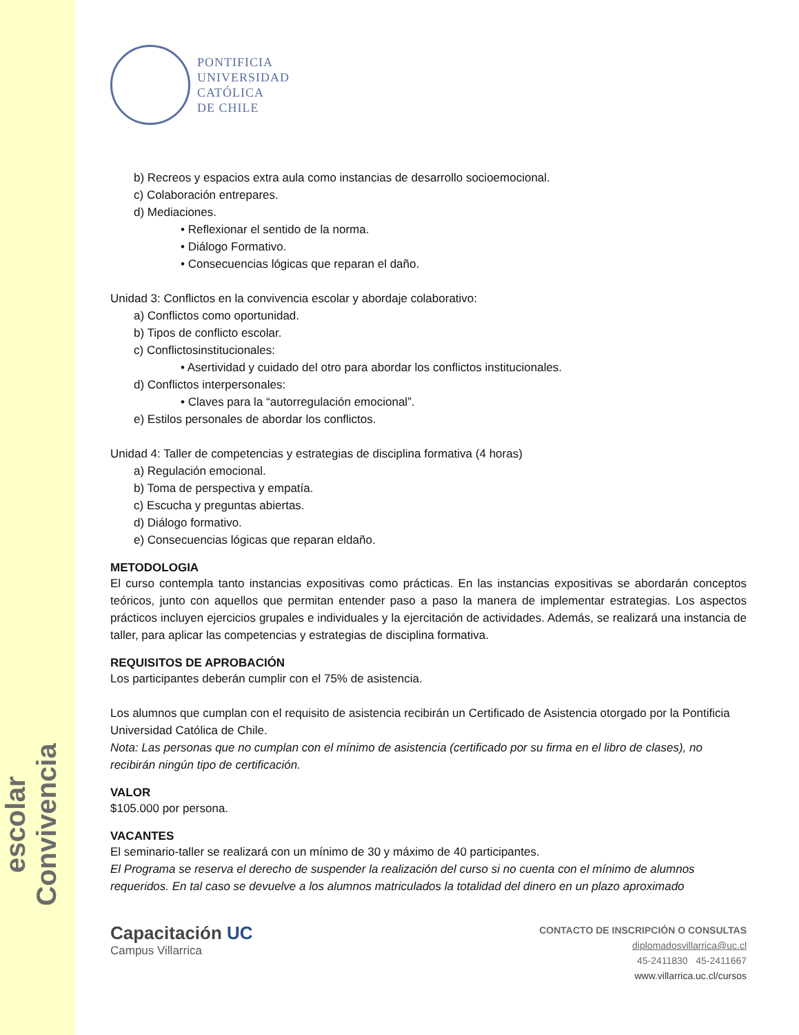Convivencia
escolar
PONTIFICIA
UNIVERSIDAD
CATÓLICA
DE CHILE
b) Recreos y espacios extra aula como instancias de desarrollo socioemocional.
c) Colaboración entrepares.
d) Mediaciones.
• Reflexionar el sentido de la norma.
• Diálogo Formativo.
• Consecuencias lógicas que reparan el daño.
Unidad 3: Conflictos en la convivencia escolar y abordaje colaborativo:
a) Conflictos como oportunidad.
b) Tipos de conflicto escolar.
c) Conflictosinstitucionales:
• Asertividad y cuidado del otro para abordar los conflictos institucionales.
d) Conflictos interpersonales:
• Claves para la “autorregulación emocional”.
e) Estilos personales de abordar los conflictos.
Unidad 4: Taller de competencias y estrategias de disciplina formativa (4 horas)
a) Regulación emocional.
b) Toma de perspectiva y empatía.
c) Escucha y preguntas abiertas.
d) Diálogo formativo.
e) Consecuencias lógicas que reparan eldaño.
METODOLOGIA
El curso contempla tanto instancias expositivas como prácticas. En las instancias expositivas se abordarán conceptos teóricos, junto con aquellos que permitan entender paso a paso la manera de implementar estrategias. Los aspectos prácticos incluyen ejercicios grupales e individuales y la ejercitación de actividades. Además, se realizará una instancia de taller, para aplicar las competencias y estrategias de disciplina formativa.
REQUISITOS DE APROBACIÓN
Los participantes deberán cumplir con el 75% de asistencia.
Los alumnos que cumplan con el requisito de asistencia recibirán un Certificado de Asistencia otorgado por la Pontificia Universidad Católica de Chile.
Nota: Las personas que no cumplan con el mínimo de asistencia (certificado por su firma en el libro de clases), no recibirán ningún tipo de certificación.
VALOR
$105.000 por persona.
VACANTES
El seminario-taller se realizará con un mínimo de 30 y máximo de 40 participantes.
El Programa se reserva el derecho de suspender la realización del curso si no cuenta con el mínimo de alumnos requeridos. En tal caso se devuelve a los alumnos matriculados la totalidad del dinero en un plazo aproximado
Capacitación UC
Campus Villarrica
CONTACTO DE INSCRIPCIÓN O CONSULTAS
diplomadosvillarrica@uc.cl
45-2411830 45-2411667
www.villarrica.uc.cl/cursos